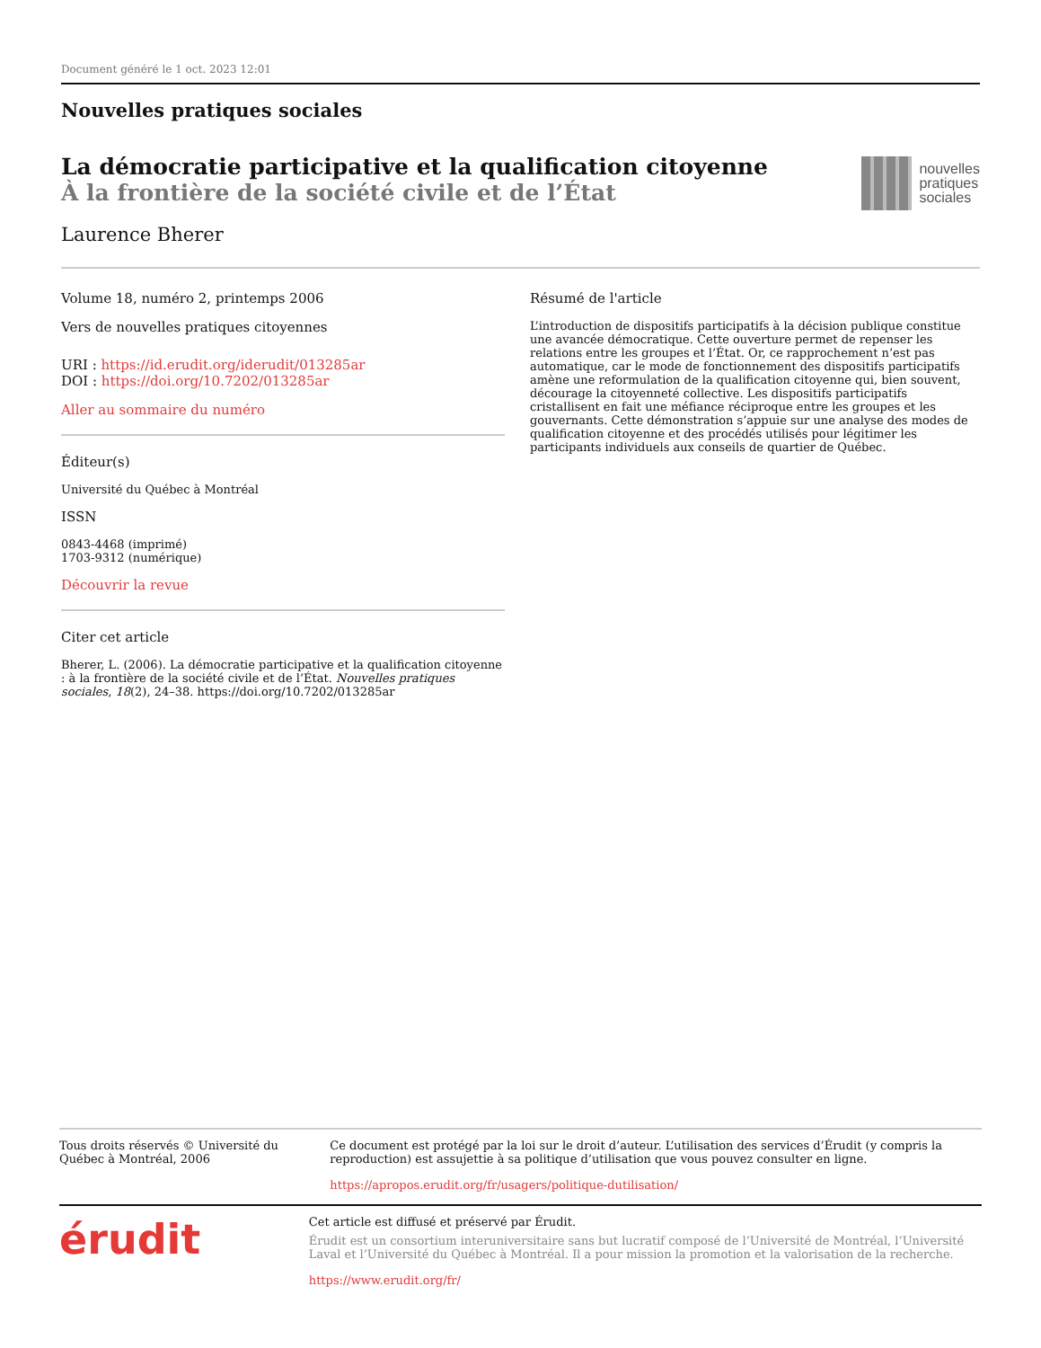Document généré le 1 oct. 2023 12:01
Nouvelles pratiques sociales
La démocratie participative et la qualification citoyenne
À la frontière de la société civile et de l’État
Laurence Bherer
nouvelles
pratiques
sociales
Volume 18, numéro 2, printemps 2006
Vers de nouvelles pratiques citoyennes
URI : https://id.erudit.org/iderudit/013285ar
DOI : https://doi.org/10.7202/013285ar
Aller au sommaire du numéro
Éditeur(s)
Université du Québec à Montréal
ISSN
0843-4468 (imprimé)
1703-9312 (numérique)
Découvrir la revue
Citer cet article
Bherer, L. (2006). La démocratie participative et la qualification citoyenne : à la frontière de la société civile et de l’État. Nouvelles pratiques sociales, 18(2), 24–38. https://doi.org/10.7202/013285ar
Résumé de l'article
L’introduction de dispositifs participatifs à la décision publique constitue une avancée démocratique. Cette ouverture permet de repenser les relations entre les groupes et l’État. Or, ce rapprochement n’est pas automatique, car le mode de fonctionnement des dispositifs participatifs amène une reformulation de la qualification citoyenne qui, bien souvent, décourage la citoyenneté collective. Les dispositifs participatifs cristallisent en fait une méfiance réciproque entre les groupes et les gouvernants. Cette démonstration s’appuie sur une analyse des modes de qualification citoyenne et des procédés utilisés pour légitimer les participants individuels aux conseils de quartier de Québec.
Tous droits réservés © Université du Québec à Montréal, 2006 Ce document est protégé par la loi sur le droit d’auteur. L’utilisation des services d’Érudit (y compris la reproduction) est assujettie à sa politique d’utilisation que vous pouvez consulter en ligne.
https://apropos.erudit.org/fr/usagers/politique-dutilisation/
érudit
Cet article est diffusé et préservé par Érudit.
Érudit est un consortium interuniversitaire sans but lucratif composé de l’Université de Montréal, l’Université Laval et l’Université du Québec à Montréal. Il a pour mission la promotion et la valorisation de la recherche.
https://www.erudit.org/fr/